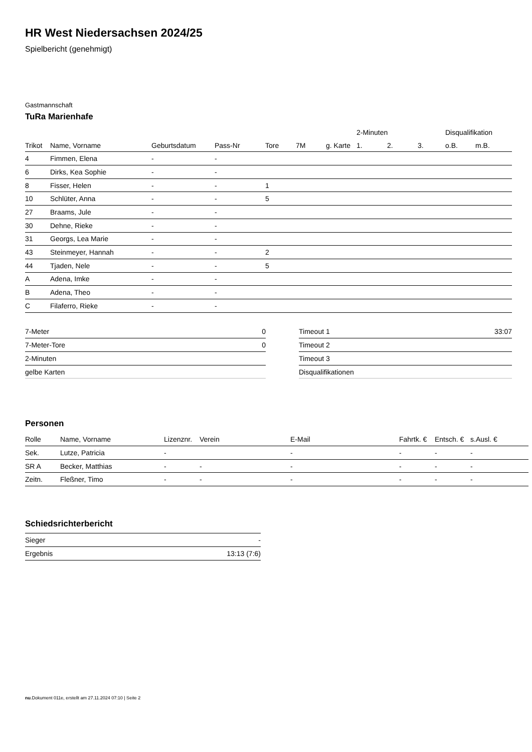HR West Niedersachsen 2024/25
Spielbericht (genehmigt)
Gastmannschaft
TuRa Marienhafe
| | | | | | | | 2-Minuten | | | Disqualifikation | |
| --- | --- | --- | --- | --- | --- | --- | --- | --- | --- | --- | --- |
| Trikot | Name, Vorname | Geburtsdatum | Pass-Nr | Tore | 7M | g. Karte | 1. | 2. | 3. | o.B. | m.B. |
| 4 | Fimmen, Elena | - | - | | | | | | | | |
| 6 | Dirks, Kea Sophie | - | - | | | | | | | | |
| 8 | Fisser, Helen | - | - | 1 | | | | | | | |
| 10 | Schlüter, Anna | - | - | 5 | | | | | | | |
| 27 | Braams, Jule | - | - | | | | | | | | |
| 30 | Dehne, Rieke | - | - | | | | | | | | |
| 31 | Georgs, Lea Marie | - | - | | | | | | | | |
| 43 | Steinmeyer, Hannah | - | - | 2 | | | | | | | |
| 44 | Tjaden, Nele | - | - | 5 | | | | | | | |
| A | Adena, Imke | - | - | | | | | | | | |
| B | Adena, Theo | - | - | | | | | | | | |
| C | Filaferro, Rieke | - | - | | | | | | | | |
| 7-Meter | 0 |
| 7-Meter-Tore | 0 |
| 2-Minuten | |
| gelbe Karten | |
| Timeout 1 | 33:07 |
| Timeout 2 | |
| Timeout 3 | |
| Disqualifikationen | |
Personen
| Rolle | Name, Vorname | Lizenznr. | Verein | E-Mail | Fahrtk. € | Entsch. € | s.Ausl. € |
| --- | --- | --- | --- | --- | --- | --- | --- |
| Sek. | Lutze, Patricia | - | | - | - | - | - |
| SR A | Becker, Matthias | - | - | - | - | - | - |
| Zeitn. | Fleßner, Timo | - | - | - | - | - | - |
Schiedsrichterbericht
| Sieger | - |
| Ergebnis | 13:13 (7:6) |
nu.Dokument 011e, erstellt am 27.11.2024 07:10 | Seite 2